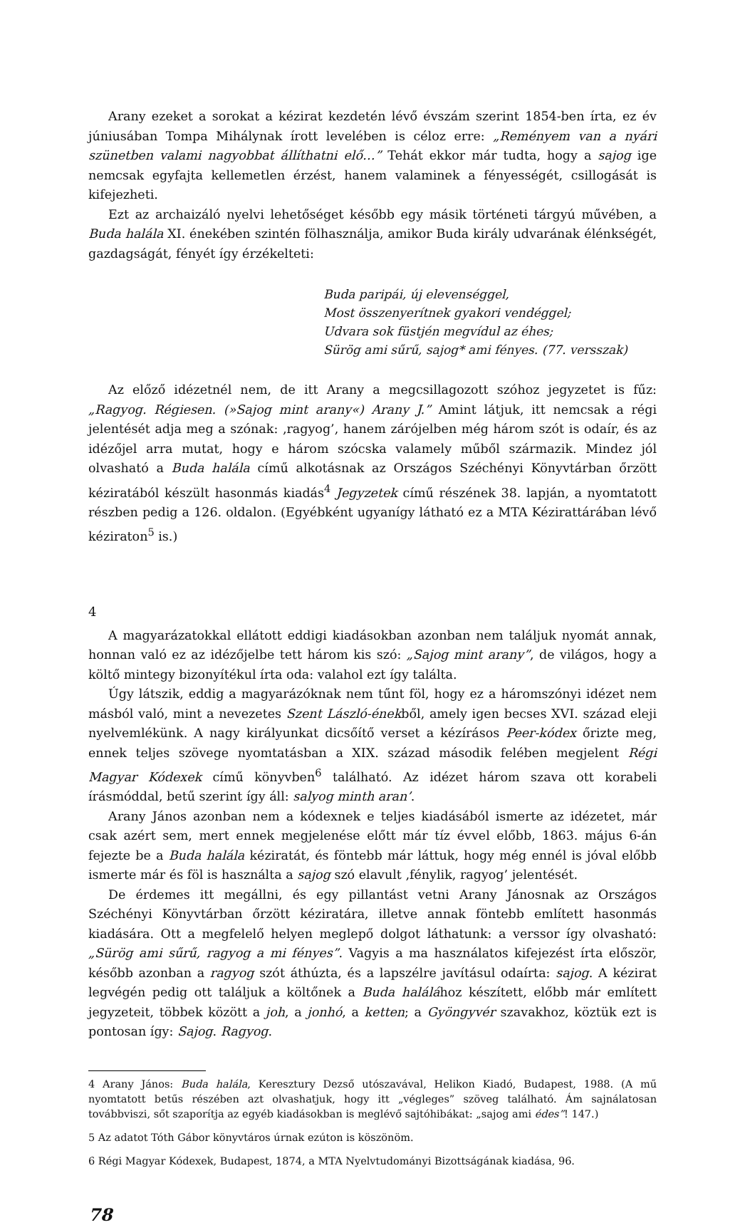Arany ezeket a sorokat a kézirat kezdetén lévő évszám szerint 1854-ben írta, ez év júniusában Tompa Mihálynak írott levelében is céloz erre: „Reményem van a nyári szünetben valami nagyobbat állíthatni elő…” Tehát ekkor már tudta, hogy a sajog ige nemcsak egyfajta kellemetlen érzést, hanem valaminek a fényességét, csillogását is kifejezheti.
Ezt az archaizáló nyelvi lehetőséget később egy másik történeti tárgyú művében, a Buda halála XI. énekében szintén fölhasználja, amikor Buda király udvarának élénkségét, gazdagságát, fényét így érzékelteti:
Buda paripái, új elevenséggel,
Most összenyerítnek gyakori vendéggel;
Udvara sok füstjén megvídul az éhes;
Sürög ami sűrű, sajog* ami fényes. (77. versszak)
Az előző idézetnél nem, de itt Arany a megcsillagozott szóhoz jegyzetet is fűz: „Ragyog. Régiesen. (»Sajog mint arany«) Arany J.” Amint látjuk, itt nemcsak a régi jelentését adja meg a szónak: ‚ragyog’, hanem zárójelben még három szót is odaír, és az idézőjel arra mutat, hogy e három szócska valamely műből származik. Mindez jól olvasható a Buda halála című alkotásnak az Országos Széchényi Könyvtárban őrzött kéziratából készült hasonmás kiadás<sup>4</sup> Jegyzetek című részének 38. lapján, a nyomtatott részben pedig a 126. oldalon. (Egyébként ugyanígy látható ez a MTA Kézirattárában lévő kéziraton<sup>5</sup> is.)
4
A magyarázatokkal ellátott eddigi kiadásokban azonban nem találjuk nyomát annak, honnan való ez az idézőjelbe tett három kis szó: „Sajog mint arany”, de világos, hogy a költő mintegy bizonyítékul írta oda: valahol ezt így találta.
Úgy látszik, eddig a magyarázóknak nem tűnt föl, hogy ez a háromszónyi idézet nem másból való, mint a nevezetes Szent László-énekből, amely igen becses XVI. század eleji nyelvemlékünk. A nagy királyunkat dicsőítő verset a kézírásos Peer-kódex őrizte meg, ennek teljes szövege nyomtatásban a XIX. század második felében megjelent Régi Magyar Kódexek című könyvben<sup>6</sup> található. Az idézet három szava ott korabeli írásmóddal, betű szerint így áll: salyog minth aran’.
Arany János azonban nem a kódexnek e teljes kiadásából ismerte az idézetet, már csak azért sem, mert ennek megjelenése előtt már tíz évvel előbb, 1863. május 6-án fejezte be a Buda halála kéziratát, és föntebb már láttuk, hogy még ennél is jóval előbb ismerte már és föl is használta a sajog szó elavult ‚fénylik, ragyog’ jelentését.
De érdemes itt megállni, és egy pillantást vetni Arany Jánosnak az Országos Széchényi Könyvtárban őrzött kéziratára, illetve annak föntebb említett hasonmás kiadására. Ott a megfelelő helyen meglepő dolgot láthatunk: a verssor így olvasható: „Sürög ami sűrű, ragyog a mi fényes”. Vagyis a ma használatos kifejezést írta először, később azonban a ragyog szót áthúzta, és a lapszélre javításul odaírta: sajog. A kézirat legvégén pedig ott találjuk a költőnek a Buda halálához készített, előbb már említett jegyzeteit, többek között a joh, a jonhó, a ketten; a Gyöngyvér szavakhoz, köztük ezt is pontosan így: Sajog. Ragyog.
4 Arany János: Buda halála, Keresztury Dezső utószavával, Helikon Kiadó, Budapest, 1988. (A mű nyomtatott betűs részében azt olvashatjuk, hogy itt „végleges” szöveg található. Ám sajnálatosan továbbviszi, sőt szaporítja az egyéb kiadásokban is meglévő sajtóhibákat: „sajog ami édes”! 147.)
5 Az adatot Tóth Gábor könyvtáros úrnak ezúton is köszönöm.
6 Régi Magyar Kódexek, Budapest, 1874, a MTA Nyelvtudományi Bizottságának kiadása, 96.
78